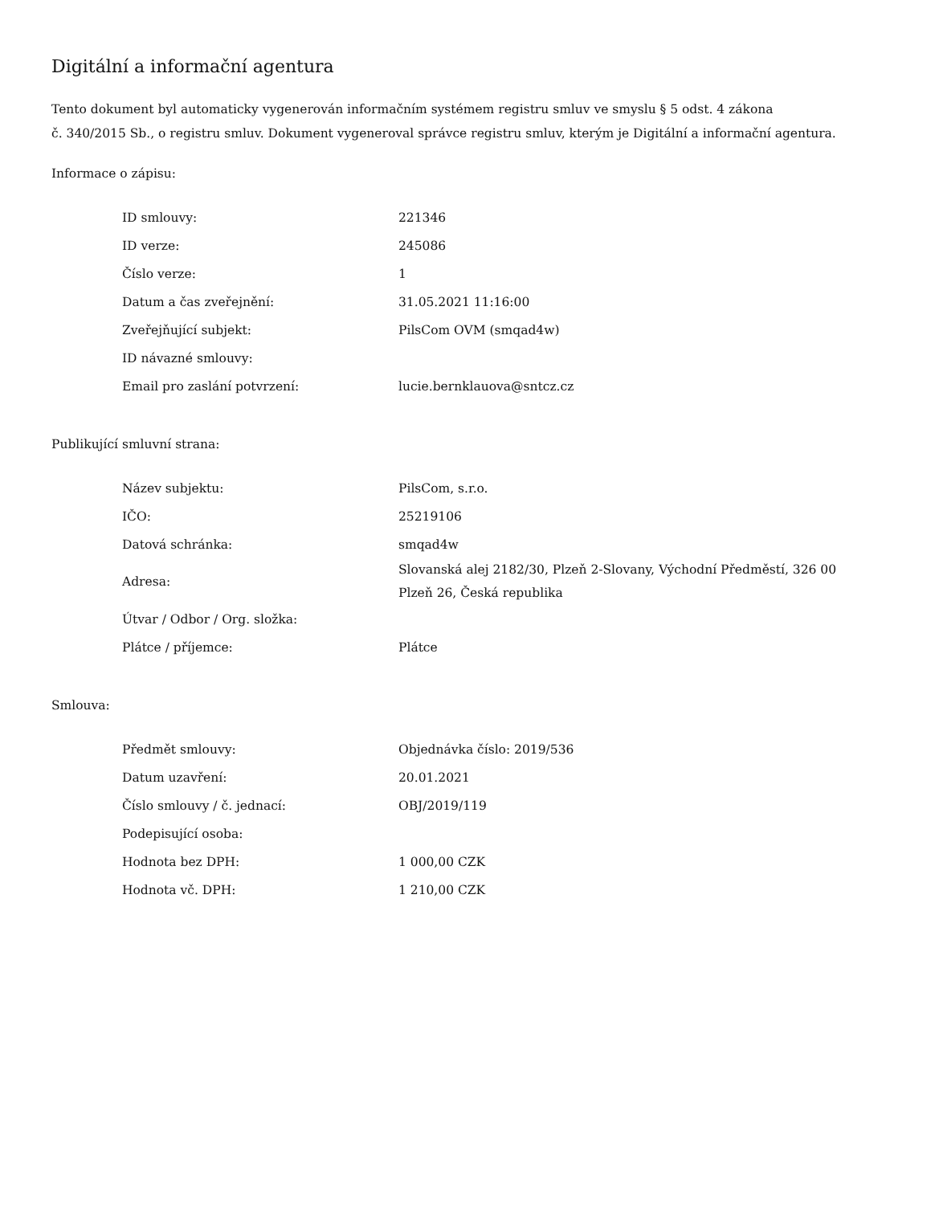Digitální a informační agentura
Tento dokument byl automaticky vygenerován informačním systémem registru smluv ve smyslu § 5 odst. 4 zákona
č. 340/2015 Sb., o registru smluv. Dokument vygeneroval správce registru smluv, kterým je Digitální a informační agentura.
Informace o zápisu:
| ID smlouvy: | 221346 |
| ID verze: | 245086 |
| Číslo verze: | 1 |
| Datum a čas zveřejnění: | 31.05.2021 11:16:00 |
| Zveřejňující subjekt: | PilsCom OVM (smqad4w) |
| ID návazné smlouvy: | |
| Email pro zaslání potvrzení: | lucie.bernklauova@sntcz.cz |
Publikující smluvní strana:
| Název subjektu: | PilsCom, s.r.o. |
| IČO: | 25219106 |
| Datová schránka: | smqad4w |
| Adresa: | Slovanská alej 2182/30, Plzeň 2-Slovany, Východní Předměstí, 326 00 Plzeň 26, Česká republika |
| Útvar / Odbor / Org. složka: | |
| Plátce / příjemce: | Plátce |
Smlouva:
| Předmět smlouvy: | Objednávka číslo: 2019/536 |
| Datum uzavření: | 20.01.2021 |
| Číslo smlouvy / č. jednací: | OBJ/2019/119 |
| Podepisující osoba: | |
| Hodnota bez DPH: | 1 000,00 CZK |
| Hodnota vč. DPH: | 1 210,00 CZK |